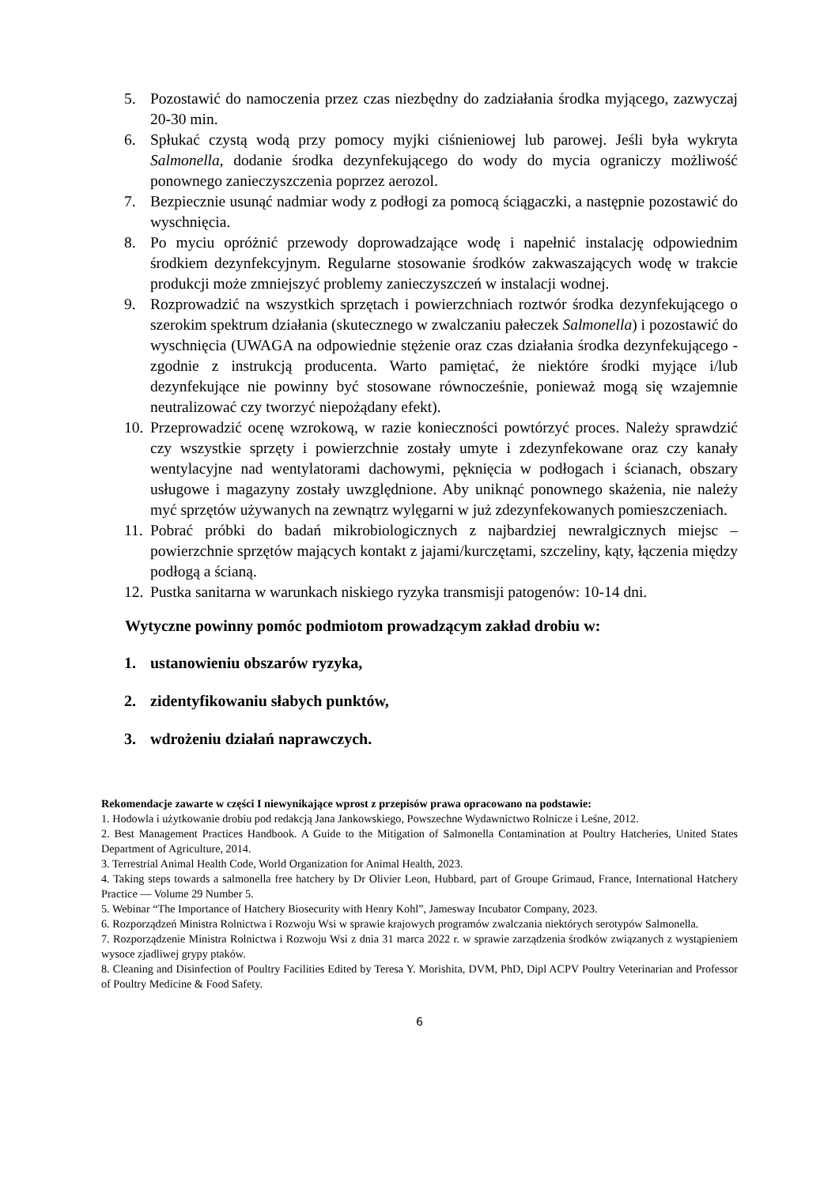5. Pozostawić do namoczenia przez czas niezbędny do zadziałania środka myjącego, zazwyczaj 20-30 min.
6. Spłukać czystą wodą przy pomocy myjki ciśnieniowej lub parowej. Jeśli była wykryta Salmonella, dodanie środka dezynfekującego do wody do mycia ograniczy możliwość ponownego zanieczyszczenia poprzez aerozol.
7. Bezpiecznie usunąć nadmiar wody z podłogi za pomocą ściągaczki, a następnie pozostawić do wyschnięcia.
8. Po myciu opróżnić przewody doprowadzające wodę i napełnić instalację odpowiednim środkiem dezynfekcyjnym. Regularne stosowanie środków zakwaszających wodę w trakcie produkcji może zmniejszyć problemy zanieczyszczeń w instalacji wodnej.
9. Rozprowadzić na wszystkich sprzętach i powierzchniach roztwór środka dezynfekującego o szerokim spektrum działania (skutecznego w zwalczaniu pałeczek Salmonella) i pozostawić do wyschnięcia (UWAGA na odpowiednie stężenie oraz czas działania środka dezynfekującego - zgodnie z instrukcją producenta. Warto pamiętać, że niektóre środki myjące i/lub dezynfekujące nie powinny być stosowane równocześnie, ponieważ mogą się wzajemnie neutralizować czy tworzyć niepożądany efekt).
10. Przeprowadzić ocenę wzrokową, w razie konieczności powtórzyć proces. Należy sprawdzić czy wszystkie sprzęty i powierzchnie zostały umyte i zdezynfekowane oraz czy kanały wentylacyjne nad wentylatorami dachowymi, pęknięcia w podłogach i ścianach, obszary usługowe i magazyny zostały uwzględnione. Aby uniknąć ponownego skażenia, nie należy myć sprzętów używanych na zewnątrz wylęgarni w już zdezynfekowanych pomieszczeniach.
11. Pobrać próbki do badań mikrobiologicznych z najbardziej newralgicznych miejsc – powierzchnie sprzętów mających kontakt z jajami/kurczętami, szczeliny, kąty, łączenia między podłogą a ścianą.
12. Pustka sanitarna w warunkach niskiego ryzyka transmisji patogenów: 10-14 dni.
Wytyczne powinny pomóc podmiotom prowadzącym zakład drobiu w:
1. ustanowieniu obszarów ryzyka,
2. zidentyfikowaniu słabych punktów,
3. wdrożeniu działań naprawczych.
Rekomendacje zawarte w części I niewynikające wprost z przepisów prawa opracowano na podstawie:
1. Hodowla i użytkowanie drobiu pod redakcją Jana Jankowskiego, Powszechne Wydawnictwo Rolnicze i Leśne, 2012.
2. Best Management Practices Handbook. A Guide to the Mitigation of Salmonella Contamination at Poultry Hatcheries, United States Department of Agriculture, 2014.
3. Terrestrial Animal Health Code, World Organization for Animal Health, 2023.
4. Taking steps towards a salmonella free hatchery by Dr Olivier Leon, Hubbard, part of Groupe Grimaud, France, International Hatchery Practice — Volume 29 Number 5.
5. Webinar “The Importance of Hatchery Biosecurity with Henry Kohl”, Jamesway Incubator Company, 2023.
6. Rozporządzeń Ministra Rolnictwa i Rozwoju Wsi w sprawie krajowych programów zwalczania niektórych serotypów Salmonella.
7. Rozporządzenie Ministra Rolnictwa i Rozwoju Wsi z dnia 31 marca 2022 r. w sprawie zarządzenia środków związanych z wystąpieniem wysoce zjadliwej grypy ptaków.
8. Cleaning and Disinfection of Poultry Facilities Edited by Teresa Y. Morishita, DVM, PhD, Dipl ACPV Poultry Veterinarian and Professor of Poultry Medicine & Food Safety.
6